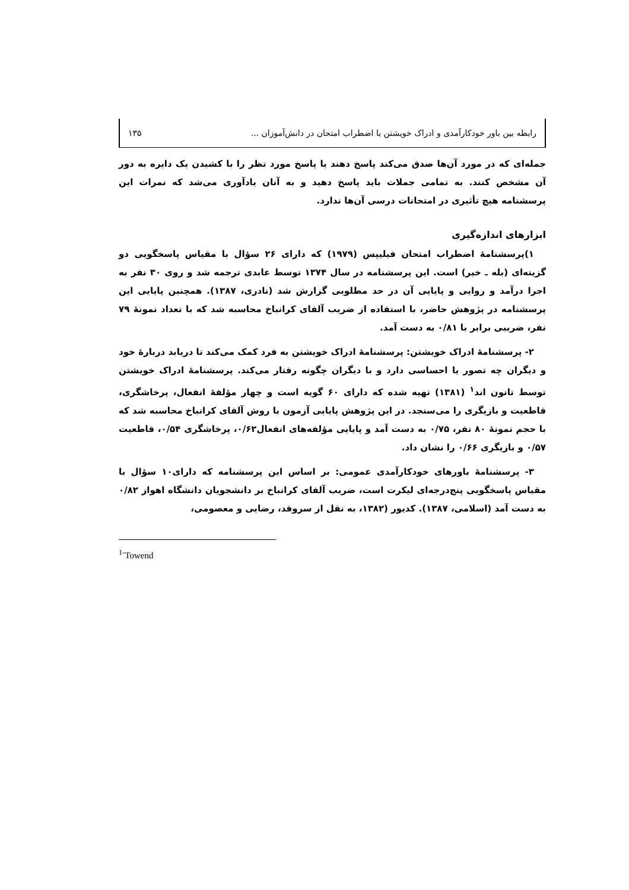رابطه بین باور خودکارآمدی و ادراک خویشتن با اضطراب امتحان در دانش‌آموزان ... ۱۳۵
جمله‌ای که در مورد آن‌ها صدق می‌کند پاسخ دهند یا پاسخ مورد نظر را با کشیدن یک دایره به دور آن مشخص کنند. به تمامی جملات باید پاسخ دهید و به آنان یادآوری می‌شد که نمرات این پرسشنامه هیچ تأثیری در امتحانات درسی آن‌ها ندارد.
ابزارهای اندازه‌گیری
۱)پرسشنامهٔ اضطراب امتحان فیلیپس (۱۹۷۹) که دارای ۲۶ سؤال با مقیاس پاسخگویی دو گزینه‌ای (بله ـ خیر) است. این پرسشنامه در سال ۱۳۷۴ توسط عابدی ترجمه شد و روی ۳۰ نفر به اجرا درآمد و روایی و پایایی آن در حد مطلوبی گزارش شد (نادری، ۱۳۸۷). همچنین پایایی این پرسشنامه در پژوهش حاضر، با استفاده از ضریب آلفای کرانباخ محاسبه شد که با تعداد نمونهٔ ۷۹ نفر، ضریبی برابر با ۰/۸۱ به دست آمد.
۲- پرسشنامهٔ ادراک خویشتن: پرسشنامهٔ ادراک خویشتن به فرد کمک می‌کند تا دریابد دربارهٔ خود و دیگران چه تصور یا احساسی دارد و با دیگران چگونه رفتار می‌کند. پرسشنامهٔ ادراک خویشتن توسط تانون اند<sup>۱</sup> (۱۳۸۱) تهیه شده که دارای ۶۰ گویه است و چهار مؤلفهٔ انفعال، پرخاشگری، قاطعیت و بازیگری را می‌سنجد. در این پژوهش پایایی آزمون با روش آلفای کرانباخ محاسبه شد که با حجم نمونهٔ ۸۰ نفر، ۰/۷۵ به دست آمد و پایایی مؤلفه‌های انفعال۰/۶۲، پرخاشگری ۰/۵۴، قاطعیت ۰/۵۷ و بازیگری ۰/۶۶ را نشان داد.
۳- پرسشنامهٔ باورهای خودکارآمدی عمومی: بر اساس این پرسشنامه که دارای۱۰ سؤال با مقیاس پاسخگویی پنج‌درجه‌ای لیکرت است، ضریب آلفای کرانباخ بر دانشجویان دانشگاه اهواز ۰/۸۲ به دست آمد (اسلامی، ۱۳۸۷). کدیور (۱۳۸۲، به نقل از سروقد، رضایی و معصومی،
<sup>1-</sup>Towend